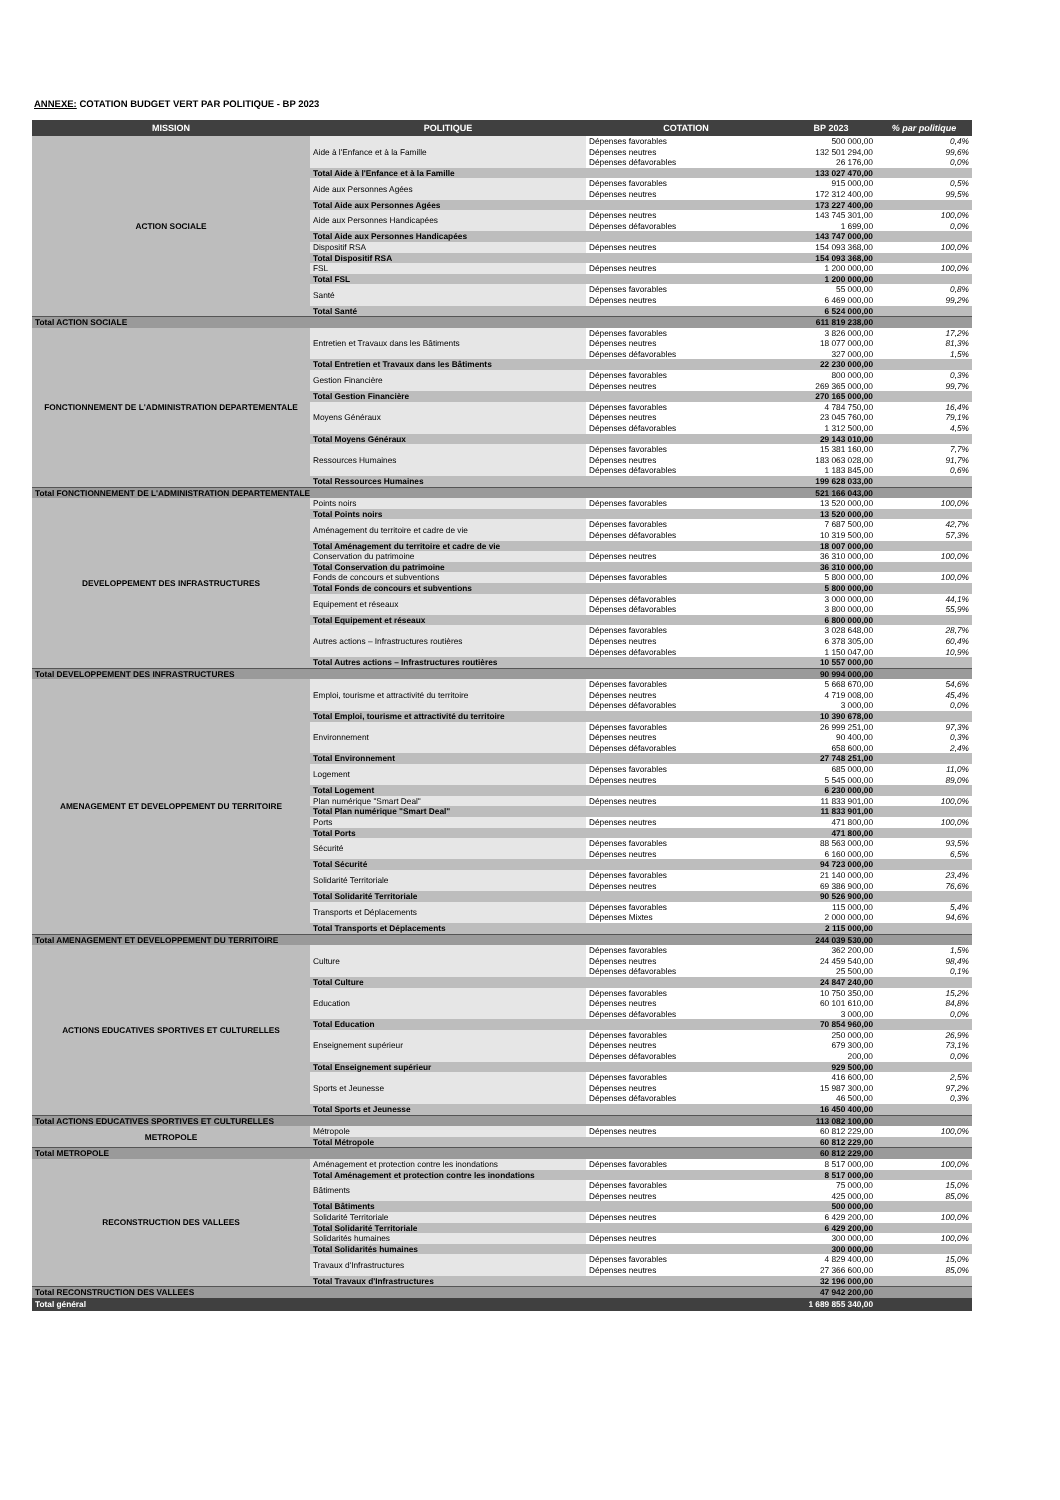ANNEXE: COTATION BUDGET VERT PAR POLITIQUE - BP 2023
| MISSION | POLITIQUE | COTATION | BP 2023 | % par politique |
| --- | --- | --- | --- | --- |
| ACTION SOCIALE | Aide à l'Enfance et à la Famille | Dépenses favorables | 500 000,00 | 0,4% |
| | | Dépenses neutres | 132 501 294,00 | 99,6% |
| | | Dépenses défavorables | 26 176,00 | 0,0% |
| | Total Aide à l'Enfance et à la Famille | | 133 027 470,00 | |
| | Aide aux Personnes Agées | Dépenses favorables | 915 000,00 | 0,5% |
| | | Dépenses neutres | 172 312 400,00 | 99,5% |
| | Total Aide aux Personnes Agées | | 173 227 400,00 | |
| | Aide aux Personnes Handicapées | Dépenses neutres | 143 745 301,00 | 100,0% |
| | | Dépenses défavorables | 1 699,00 | 0,0% |
| | Total Aide aux Personnes Handicapées | | 143 747 000,00 | |
| | Dispositif RSA | Dépenses neutres | 154 093 368,00 | 100,0% |
| | Total Dispositif RSA | | 154 093 368,00 | |
| | FSL | Dépenses neutres | 1 200 000,00 | 100,0% |
| | Total FSL | | 1 200 000,00 | |
| | Santé | Dépenses favorables | 55 000,00 | 0,8% |
| | | Dépenses neutres | 6 469 000,00 | 99,2% |
| | Total Santé | | 6 524 000,00 | |
| Total ACTION SOCIALE | | | 611 819 238,00 | |
| FONCTIONNEMENT DE L'ADMINISTRATION DEPARTEMENTALE | Entretien et Travaux dans les Bâtiments | Dépenses favorables | 3 826 000,00 | 17,2% |
| | | Dépenses neutres | 18 077 000,00 | 81,3% |
| | | Dépenses défavorables | 327 000,00 | 1,5% |
| | Total Entretien et Travaux dans les Bâtiments | | 22 230 000,00 | |
| | Gestion Financière | Dépenses favorables | 800 000,00 | 0,3% |
| | | Dépenses neutres | 269 365 000,00 | 99,7% |
| | Total Gestion Financière | | 270 165 000,00 | |
| | Moyens Généraux | Dépenses favorables | 4 784 750,00 | 16,4% |
| | | Dépenses neutres | 23 045 760,00 | 79,1% |
| | | Dépenses défavorables | 1 312 500,00 | 4,5% |
| | Total Moyens Généraux | | 29 143 010,00 | |
| | Ressources Humaines | Dépenses favorables | 15 381 160,00 | 7,7% |
| | | Dépenses neutres | 183 063 028,00 | 91,7% |
| | | Dépenses défavorables | 1 183 845,00 | 0,6% |
| | Total Ressources Humaines | | 199 628 033,00 | |
| Total FONCTIONNEMENT DE L'ADMINISTRATION DEPARTEMENTALE | | | 521 166 043,00 | |
| DEVELOPPEMENT DES INFRASTRUCTURES | Points noirs | Dépenses favorables | 13 520 000,00 | 100,0% |
| | Total Points noirs | | 13 520 000,00 | |
| | Aménagement du territoire et cadre de vie | Dépenses favorables | 7 687 500,00 | 42,7% |
| | | Dépenses défavorables | 10 319 500,00 | 57,3% |
| | Total Aménagement du territoire et cadre de vie | | 18 007 000,00 | |
| | Conservation du patrimoine | Dépenses neutres | 36 310 000,00 | 100,0% |
| | Total Conservation du patrimoine | | 36 310 000,00 | |
| | Fonds de concours et subventions | Dépenses favorables | 5 800 000,00 | 100,0% |
| | Total Fonds de concours et subventions | | 5 800 000,00 | |
| | Equipement et réseaux | Dépenses défavorables | 3 000 000,00 | 44,1% |
| | | Dépenses défavorables | 3 800 000,00 | 55,9% |
| | Total Equipement et réseaux | | 6 800 000,00 | |
| | Autres actions – Infrastructures routières | Dépenses favorables | 3 028 648,00 | 28,7% |
| | | Dépenses neutres | 6 378 305,00 | 60,4% |
| | | Dépenses défavorables | 1 150 047,00 | 10,9% |
| | Total Autres actions – Infrastructures routières | | 10 557 000,00 | |
| Total DEVELOPPEMENT DES INFRASTRUCTURES | | | 90 994 000,00 | |
| AMENAGEMENT ET DEVELOPPEMENT DU TERRITOIRE | Emploi, tourisme et attractivité du territoire | Dépenses favorables | 5 668 670,00 | 54,6% |
| | | Dépenses neutres | 4 719 008,00 | 45,4% |
| | | Dépenses défavorables | 3 000,00 | 0,0% |
| | Total Emploi, tourisme et attractivité du territoire | | 10 390 678,00 | |
| | Environnement | Dépenses favorables | 26 999 251,00 | 97,3% |
| | | Dépenses neutres | 90 400,00 | 0,3% |
| | | Dépenses défavorables | 658 600,00 | 2,4% |
| | Total Environnement | | 27 748 251,00 | |
| | Logement | Dépenses favorables | 685 000,00 | 11,0% |
| | | Dépenses neutres | 5 545 000,00 | 89,0% |
| | Total Logement | | 6 230 000,00 | |
| | Plan numérique "Smart Deal" | Dépenses neutres | 11 833 901,00 | 100,0% |
| | Total Plan numérique "Smart Deal" | | 11 833 901,00 | |
| | Ports | Dépenses neutres | 471 800,00 | 100,0% |
| | Total Ports | | 471 800,00 | |
| | Sécurité | Dépenses favorables | 88 563 000,00 | 93,5% |
| | | Dépenses neutres | 6 160 000,00 | 6,5% |
| | Total Sécurité | | 94 723 000,00 | |
| | Solidarité Territoriale | Dépenses favorables | 21 140 000,00 | 23,4% |
| | | Dépenses neutres | 69 386 900,00 | 76,6% |
| | Total Solidarité Territoriale | | 90 526 900,00 | |
| | Transports et Déplacements | Dépenses favorables | 115 000,00 | 5,4% |
| | | Dépenses Mixtes | 2 000 000,00 | 94,6% |
| | Total Transports et Déplacements | | 2 115 000,00 | |
| Total AMENAGEMENT ET DEVELOPPEMENT DU TERRITOIRE | | | 244 039 530,00 | |
| ACTIONS EDUCATIVES SPORTIVES ET CULTURELLES | Culture | Dépenses favorables | 362 200,00 | 1,5% |
| | | Dépenses neutres | 24 459 540,00 | 98,4% |
| | | Dépenses défavorables | 25 500,00 | 0,1% |
| | Total Culture | | 24 847 240,00 | |
| | Education | Dépenses favorables | 10 750 350,00 | 15,2% |
| | | Dépenses neutres | 60 101 610,00 | 84,8% |
| | | Dépenses défavorables | 3 000,00 | 0,0% |
| | Total Education | | 70 854 960,00 | |
| | Enseignement supérieur | Dépenses favorables | 250 000,00 | 26,9% |
| | | Dépenses neutres | 679 300,00 | 73,1% |
| | | Dépenses défavorables | 200,00 | 0,0% |
| | Total Enseignement supérieur | | 929 500,00 | |
| | Sports et Jeunesse | Dépenses favorables | 416 600,00 | 2,5% |
| | | Dépenses neutres | 15 987 300,00 | 97,2% |
| | | Dépenses défavorables | 46 500,00 | 0,3% |
| | Total Sports et Jeunesse | | 16 450 400,00 | |
| Total ACTIONS EDUCATIVES SPORTIVES ET CULTURELLES | | | 113 082 100,00 | |
| METROPOLE | Métropole | Dépenses neutres | 60 812 229,00 | 100,0% |
| | Total Métropole | | 60 812 229,00 | |
| Total METROPOLE | | | 60 812 229,00 | |
| RECONSTRUCTION DES VALLEES | Aménagement et protection contre les inondations | Dépenses favorables | 8 517 000,00 | 100,0% |
| | Total Aménagement et protection contre les inondations | | 8 517 000,00 | |
| | Bâtiments | Dépenses favorables | 75 000,00 | 15,0% |
| | | Dépenses neutres | 425 000,00 | 85,0% |
| | Total Bâtiments | | 500 000,00 | |
| | Solidarité Territoriale | Dépenses neutres | 6 429 200,00 | 100,0% |
| | Total Solidarité Territoriale | | 6 429 200,00 | |
| | Solidarités humaines | Dépenses neutres | 300 000,00 | 100,0% |
| | Total Solidarités humaines | | 300 000,00 | |
| | Travaux d'Infrastructures | Dépenses favorables | 4 829 400,00 | 15,0% |
| | | Dépenses neutres | 27 366 600,00 | 85,0% |
| | Total Travaux d'Infrastructures | | 32 196 000,00 | |
| Total RECONSTRUCTION DES VALLEES | | | 47 942 200,00 | |
| Total général | | | 1 689 855 340,00 | |